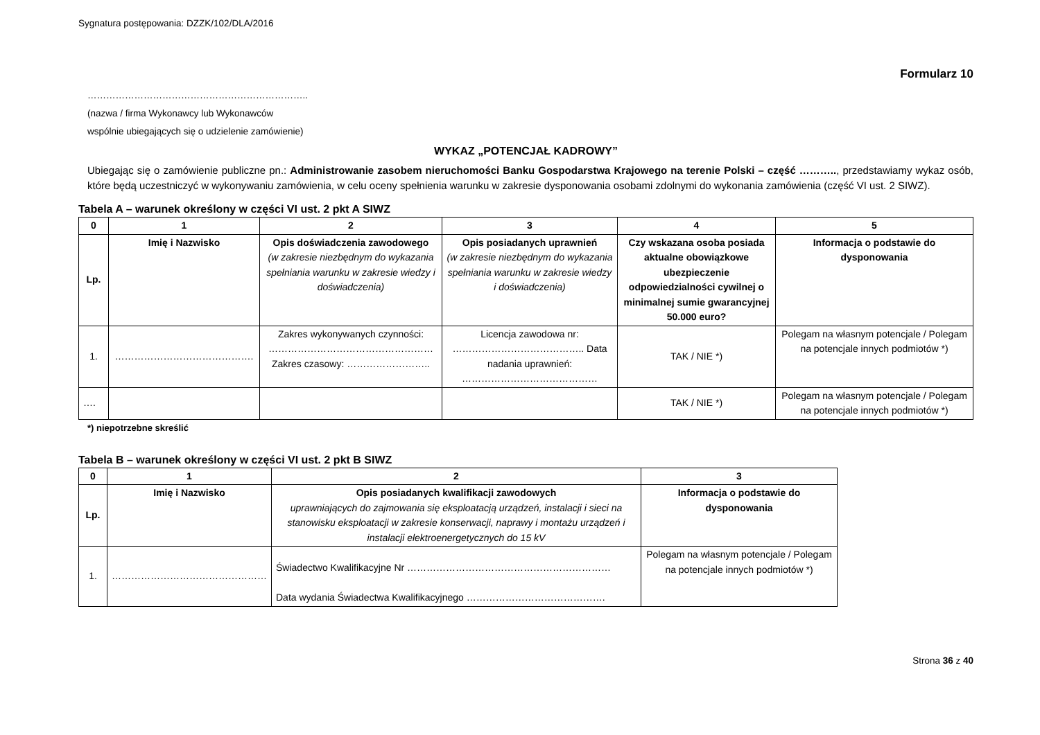Sygnatura postępowania: DZZK/102/DLA/2016
Formularz 10
……………………………………………………………..
(nazwa / firma Wykonawcy lub Wykonawców
wspólnie ubiegających się o udzielenie zamówienie)
WYKAZ „POTENCJAŁ KADROWY”
Ubiegając się o zamówienie publiczne pn.: Administrowanie zasobem nieruchomości Banku Gospodarstwa Krajowego na terenie Polski – część ……….., przedstawiamy wykaz osób, które będą uczestniczyć w wykonywaniu zamówienia, w celu oceny spełnienia warunku w zakresie dysponowania osobami zdolnymi do wykonania zamówienia (część VI ust. 2 SIWZ).
Tabela A – warunek określony w części VI ust. 2 pkt A SIWZ
| 0 | 1 | 2 | 3 | 4 | 5 |
| --- | --- | --- | --- | --- | --- |
| Lp. | Imię i Nazwisko | Opis doświadczenia zawodowego (w zakresie niezbędnym do wykazania spełniania warunku w zakresie wiedzy i doświadczenia) | Opis posiadanych uprawnień (w zakresie niezbędnym do wykazania spełniania warunku w zakresie wiedzy i doświadczenia) | Czy wskazana osoba posiada aktualne obowiązkowe ubezpieczenie odpowiedzialności cywilnej o minimalnej sumie gwarancyjnej 50.000 euro? | Informacja o podstawie do dysponowania |
| 1. | ……………………………………. | Zakres wykonywanych czynności: …………………………………………… Zakres czasowy: …………………….. | Licencja zawodowa nr: ………………………………….. Data nadania uprawnień: …………………………………… | TAK / NIE *) | Polegam na własnym potencjale / Polegam na potencjale innych podmiotów *) |
| …. | | | | TAK / NIE *) | Polegam na własnym potencjale / Polegam na potencjale innych podmiotów *) |
*) niepotrzebne skreślić
Tabela B – warunek określony w części VI ust. 2 pkt B SIWZ
| 0 | 1 | 2 | 3 |
| --- | --- | --- | --- |
| Lp. | Imię i Nazwisko | Opis posiadanych kwalifikacji zawodowych uprawniających do zajmowania się eksploatacją urządzeń, instalacji i sieci na stanowisku eksploatacji w zakresie konserwacji, naprawy i montażu urządzeń i instalacji elektroenergetycznych do 15 kV | Informacja o podstawie do dysponowania |
| 1. | ………………………………………… | Świadectwo Kwalifikacyjne Nr ……………………………………………………… Data wydania Świadectwa Kwalifikacyjnego ……………………………………. | Polegam na własnym potencjale / Polegam na potencjale innych podmiotów *) |
Strona 36 z 40